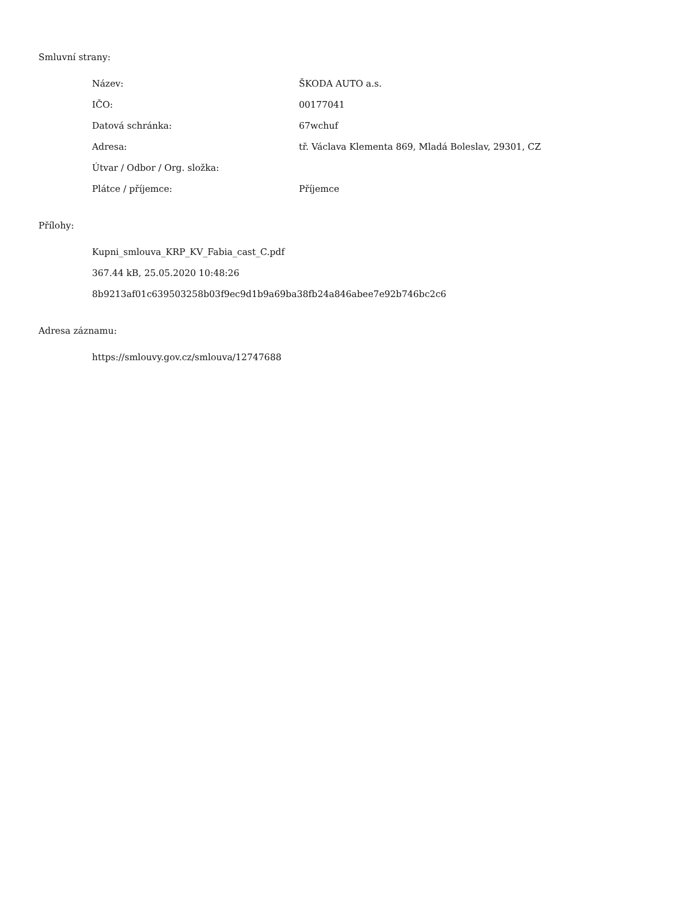Smluvní strany:
Název: ŠKODA AUTO a.s.
IČO: 00177041
Datová schránka: 67wchuf
Adresa: tř. Václava Klementa 869, Mladá Boleslav, 29301, CZ
Útvar / Odbor / Org. složka:
Plátce / příjemce: Příjemce
Přílohy:
Kupni_smlouva_KRP_KV_Fabia_cast_C.pdf
367.44 kB, 25.05.2020 10:48:26
8b9213af01c639503258b03f9ec9d1b9a69ba38fb24a846abee7e92b746bc2c6
Adresa záznamu:
https://smlouvy.gov.cz/smlouva/12747688